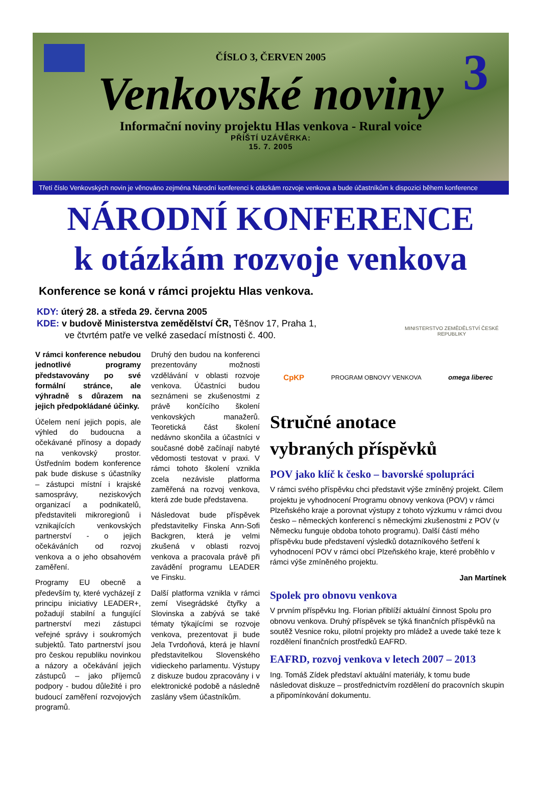3
ČÍSLO 3, ČERVEN 2005
Venkovské noviny
Informační noviny projektu Hlas venkova - Rural voice
PŘÍŠTÍ UZÁVĚRKA:
15. 7. 2005
Třetí číslo Venkovských novin je věnováno zejména Národní konferenci k otázkám rozvoje venkova a bude účastníkům k dispozici během konference
NÁRODNÍ KONFERENCE
k otázkám rozvoje venkova
Konference se koná v rámci projektu Hlas venkova.
KDY: úterý 28. a středa 29. června 2005
KDE: v budově Ministerstva zemědělství ČR, Těšnov 17, Praha 1,
ve čtvrtém patře ve velké zasedací místnosti č. 400.
MINISTERSTVO ZEMĚDĚLSTVÍ ČESKÉ REPUBLIKY
V rámci konference nebudou jednotlivé programy představovány po své formální stránce, ale výhradně s důrazem na jejich předpokládané účinky.
Účelem není jejich popis, ale výhled do budoucna a očekávané přínosy a dopady na venkovský prostor. Ústředním bodem konference pak bude diskuse s účastníky – zástupci místní i krajské samosprávy, neziskových organizací a podnikatelů, představiteli mikroregionů i vznikajících venkovských partnerství - o jejich očekáváních od rozvoj venkova a o jeho obsahovém zaměření.
Programy EU obecně a především ty, které vycházejí z principu iniciativy LEADER+, požadují stabilní a fungující partnerství mezi zástupci veřejné správy i soukromých subjektů. Tato partnerství jsou pro českou republiku novinkou a názory a očekávání jejich zástupců – jako příjemců podpory - budou důležité i pro budoucí zaměření rozvojových programů.
Druhý den budou na konferenci prezentovány možnosti vzdělávání v oblasti rozvoje venkova. Účastníci budou seznámeni se zkušenostmi z právě končícího školení venkovských manažerů. Teoretická část školení nedávno skončila a účastníci v současné době začínají nabyté vědomosti testovat v praxi. V rámci tohoto školení vznikla zcela nezávisle platforma zaměřená na rozvoj venkova, která zde bude představena.
Následovat bude příspěvek představitelky Finska Ann-Sofi Backgren, která je velmi zkušená v oblasti rozvoj venkova a pracovala právě při zavádění programu LEADER ve Finsku.
Další platforma vznikla v rámci zemí Visegrádské čtyřky a Slovinska a zabývá se také tématy týkajícími se rozvoje venkova, prezentovat ji bude Jela Tvrdoňová, která je hlavní představitelkou Slovenského vidieckeho parlamentu. Výstupy z diskuze budou zpracovány i v elektronické podobě a následně zaslány všem účastníkům.
CpKP PROGRAM OBNOVY VENKOVA omega liberec
Stručné anotace
vybraných příspěvků
POV jako klíč k česko – bavorské spolupráci
V rámci svého příspěvku chci představit výše zmíněný projekt. Cílem projektu je vyhodnocení Programu obnovy venkova (POV) v rámci Plzeňského kraje a porovnat výstupy z tohoto výzkumu v rámci dvou česko – německých konferencí s německými zkušenostmi z POV (v Německu funguje obdoba tohoto programu). Další částí mého příspěvku bude představení výsledků dotazníkového šetření k vyhodnocení POV v rámci obcí Plzeňského kraje, které proběhlo v rámci výše zmíněného projektu.
Jan Martínek
Spolek pro obnovu venkova
V prvním příspěvku Ing. Florian přiblíží aktuální činnost Spolu pro obnovu venkova. Druhý příspěvek se týká finančních příspěvků na soutěž Vesnice roku, pilotní projekty pro mládež a uvede také teze k rozdělení finančních prostředků EAFRD.
EAFRD, rozvoj venkova v letech 2007 – 2013
Ing. Tomáš Zídek představí aktuální materiály, k tomu bude následovat diskuze – prostřednictvím rozdělení do pracovních skupin a připomínkování dokumentu.